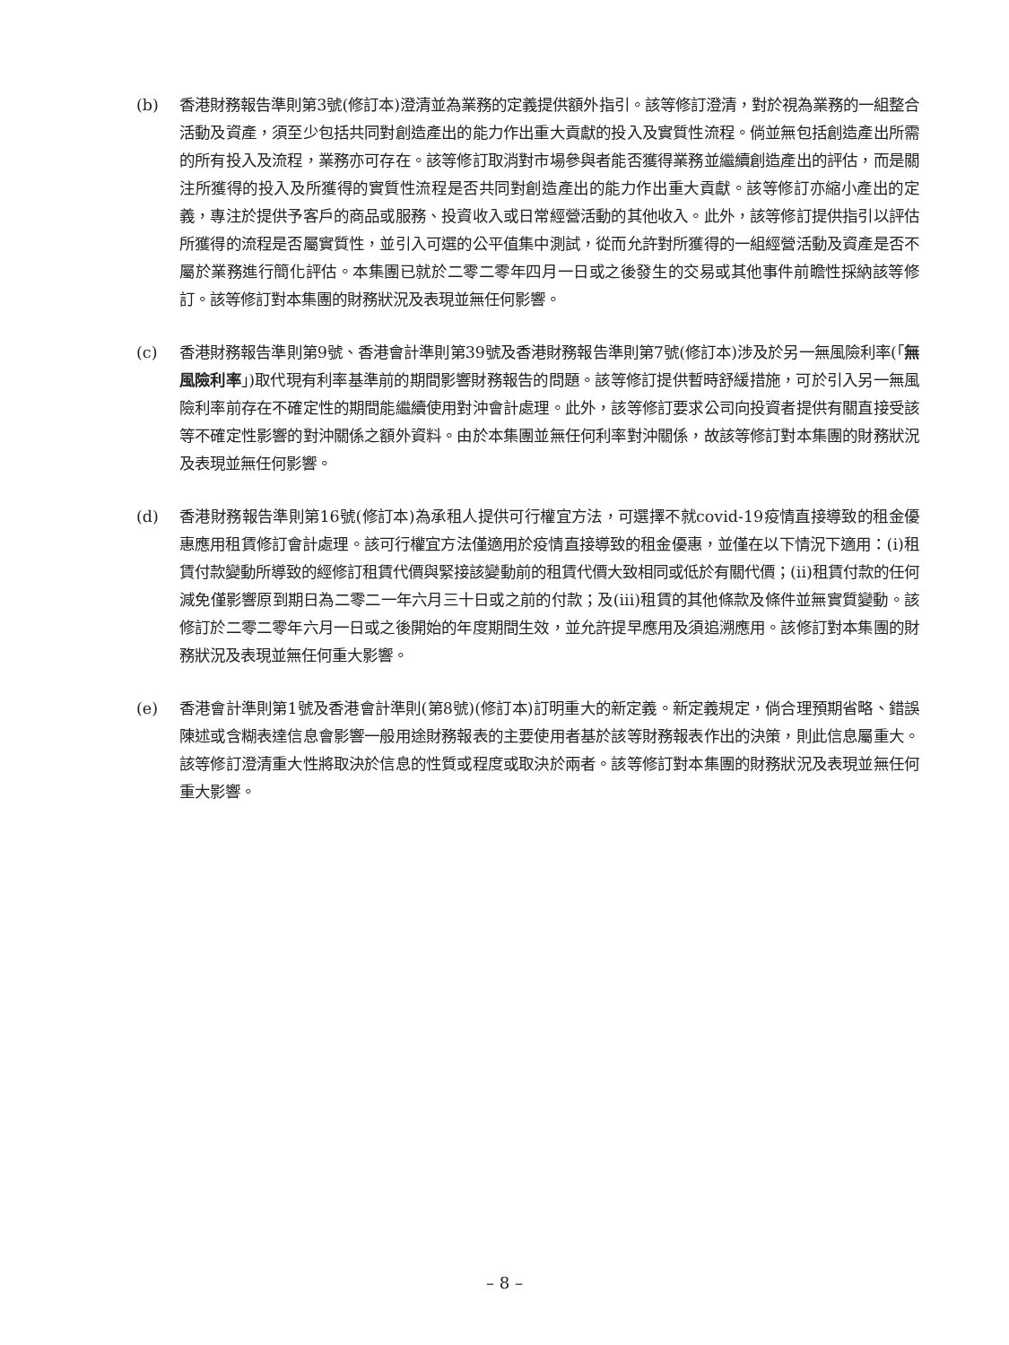(b) 香港財務報告準則第3號(修訂本)澄清並為業務的定義提供額外指引。該等修訂澄清，對於視為業務的一組整合活動及資產，須至少包括共同對創造產出的能力作出重大貢獻的投入及實質性流程。倘並無包括創造產出所需的所有投入及流程，業務亦可存在。該等修訂取消對市場參與者能否獲得業務並繼續創造產出的評估，而是關注所獲得的投入及所獲得的實質性流程是否共同對創造產出的能力作出重大貢獻。該等修訂亦縮小產出的定義，專注於提供予客戶的商品或服務、投資收入或日常經營活動的其他收入。此外，該等修訂提供指引以評估所獲得的流程是否屬實質性，並引入可選的公平值集中測試，從而允許對所獲得的一組經營活動及資產是否不屬於業務進行簡化評估。本集團已就於二零二零年四月一日或之後發生的交易或其他事件前瞻性採納該等修訂。該等修訂對本集團的財務狀況及表現並無任何影響。
(c) 香港財務報告準則第9號、香港會計準則第39號及香港財務報告準則第7號(修訂本)涉及於另一無風險利率(「無風險利率」)取代現有利率基準前的期間影響財務報告的問題。該等修訂提供暫時舒緩措施，可於引入另一無風險利率前存在不確定性的期間能繼續使用對沖會計處理。此外，該等修訂要求公司向投資者提供有關直接受該等不確定性影響的對沖關係之額外資料。由於本集團並無任何利率對沖關係，故該等修訂對本集團的財務狀況及表現並無任何影響。
(d) 香港財務報告準則第16號(修訂本)為承租人提供可行權宜方法，可選擇不就covid-19疫情直接導致的租金優惠應用租賃修訂會計處理。該可行權宜方法僅適用於疫情直接導致的租金優惠，並僅在以下情況下適用：(i)租賃付款變動所導致的經修訂租賃代價與緊接該變動前的租賃代價大致相同或低於有關代價；(ii)租賃付款的任何減免僅影響原到期日為二零二一年六月三十日或之前的付款；及(iii)租賃的其他條款及條件並無實質變動。該修訂於二零二零年六月一日或之後開始的年度期間生效，並允許提早應用及須追溯應用。該修訂對本集團的財務狀況及表現並無任何重大影響。
(e) 香港會計準則第1號及香港會計準則(第8號)(修訂本)訂明重大的新定義。新定義規定，倘合理預期省略、錯誤陳述或含糊表達信息會影響一般用途財務報表的主要使用者基於該等財務報表作出的決策，則此信息屬重大。該等修訂澄清重大性將取決於信息的性質或程度或取決於兩者。該等修訂對本集團的財務狀況及表現並無任何重大影響。
– 8 –